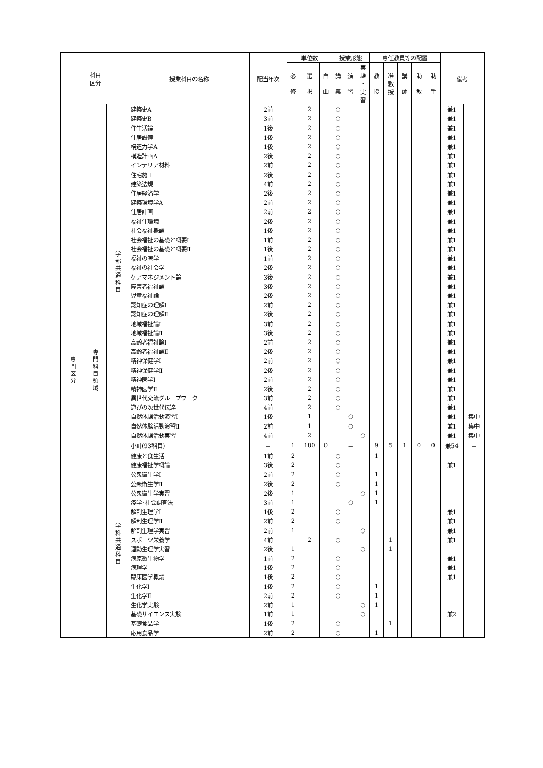| 科目 区分 | | | 授業科目の名称 | 配当年次 | 単位数 | | | 授業形態 | | | 専任教員等の配置 | | | | | 備考 | |
| --- | --- | --- | --- | --- | --- | --- | --- | --- | --- | --- | --- | --- | --- | --- | --- | --- | --- |
| | | | | | 必 修 | 選 択 | 自 由 | 講 義 | 演 習 | 実 験 ・ 実 習 | 教 授 | 准 教 授 | 講 師 | 助 教 | 助 手 | | |
| 専門区分 | 専門科目領域 | 学部共通科目 | 建築史A | 2前 | | 2 | | ○ | | | | | | | | 兼1 | |
| | | | 建築史B | 3前 | | 2 | | ○ | | | | | | | | 兼1 | |
| | | | 住生活論 | 1後 | | 2 | | ○ | | | | | | | | 兼1 | |
| | | | 住居設備 | 1後 | | 2 | | ○ | | | | | | | | 兼1 | |
| | | | 構造力学A | 1後 | | 2 | | ○ | | | | | | | | 兼1 | |
| | | | 構造計画A | 2後 | | 2 | | ○ | | | | | | | | 兼1 | |
| | | | インテリア材料 | 2前 | | 2 | | ○ | | | | | | | | 兼1 | |
| | | | 住宅施工 | 2後 | | 2 | | ○ | | | | | | | | 兼1 | |
| | | | 建築法規 | 4前 | | 2 | | ○ | | | | | | | | 兼1 | |
| | | | 住居経済学 | 2後 | | 2 | | ○ | | | | | | | | 兼1 | |
| | | | 建築環境学A | 2前 | | 2 | | ○ | | | | | | | | 兼1 | |
| | | | 住居計画 | 2前 | | 2 | | ○ | | | | | | | | 兼1 | |
| | | | 福祉住環境 | 2後 | | 2 | | ○ | | | | | | | | 兼1 | |
| | | | 社会福祉概論 | 1後 | | 2 | | ○ | | | | | | | | 兼1 | |
| | | | 社会福祉の基礎と概要Ⅰ | 1前 | | 2 | | ○ | | | | | | | | 兼1 | |
| | | | 社会福祉の基礎と概要Ⅱ | 1後 | | 2 | | ○ | | | | | | | | 兼1 | |
| | | | 福祉の医学 | 1前 | | 2 | | ○ | | | | | | | | 兼1 | |
| | | | 福祉の社会学 | 2後 | | 2 | | ○ | | | | | | | | 兼1 | |
| | | | ケアマネジメント論 | 3後 | | 2 | | ○ | | | | | | | | 兼1 | |
| | | | 障害者福祉論 | 3後 | | 2 | | ○ | | | | | | | | 兼1 | |
| | | | 児童福祉論 | 2後 | | 2 | | ○ | | | | | | | | 兼1 | |
| | | | 認知症の理解Ⅰ | 2前 | | 2 | | ○ | | | | | | | | 兼1 | |
| | | | 認知症の理解Ⅱ | 2後 | | 2 | | ○ | | | | | | | | 兼1 | |
| | | | 地域福祉論Ⅰ | 3前 | | 2 | | ○ | | | | | | | | 兼1 | |
| | | | 地域福祉論Ⅱ | 3後 | | 2 | | ○ | | | | | | | | 兼1 | |
| | | | 高齢者福祉論Ⅰ | 2前 | | 2 | | ○ | | | | | | | | 兼1 | |
| | | | 高齢者福祉論Ⅱ | 2後 | | 2 | | ○ | | | | | | | | 兼1 | |
| | | | 精神保健学Ⅰ | 2前 | | 2 | | ○ | | | | | | | | 兼1 | |
| | | | 精神保健学Ⅱ | 2後 | | 2 | | ○ | | | | | | | | 兼1 | |
| | | | 精神医学Ⅰ | 2前 | | 2 | | ○ | | | | | | | | 兼1 | |
| | | | 精神医学Ⅱ | 2後 | | 2 | | ○ | | | | | | | | 兼1 | |
| | | | 異世代交流グループワーク | 3前 | | 2 | | ○ | | | | | | | | 兼1 | |
| | | | 遊びの次世代伝達 | 4前 | | 2 | | ○ | | | | | | | | 兼1 | |
| | | | 自然体験活動演習Ⅰ | 1後 | | 1 | | | ○ | | | | | | | 兼1 | 集中 |
| | | | 自然体験活動演習Ⅱ | 2前 | | 1 | | | ○ | | | | | | | 兼1 | 集中 |
| | | | 自然体験活動実習 | 4前 | | 2 | | | | ○ | | | | | | 兼1 | 集中 |
| | | | 小計(93科目) | － | 1 | 180 | 0 | － | | | 9 | 5 | 1 | 0 | 0 | 兼54 | － |
| | | 学科共通科目 | 健康と食生活 | 1前 | 2 | | | ○ | | | 1 | | | | | | |
| | | | 健康福祉学概論 | 3後 | 2 | | | ○ | | | | | | | | 兼1 | |
| | | | 公衆衛生学Ⅰ | 2前 | 2 | | | ○ | | | 1 | | | | | | |
| | | | 公衆衛生学Ⅱ | 2後 | 2 | | | ○ | | | 1 | | | | | | |
| | | | 公衆衛生学実習 | 2後 | 1 | | | | | ○ | 1 | | | | | | |
| | | | 疫学･社会調査法 | 3前 | 1 | | | | ○ | | 1 | | | | | | |
| | | | 解剖生理学Ⅰ | 1後 | 2 | | | ○ | | | | | | | | 兼1 | |
| | | | 解剖生理学Ⅱ | 2前 | 2 | | | ○ | | | | | | | | 兼1 | |
| | | | 解剖生理学実習 | 2前 | 1 | | | | | ○ | | | | | | 兼1 | |
| | | | スポーツ栄養学 | 4前 | | 2 | | ○ | | | | 1 | | | | 兼1 | |
| | | | 運動生理学実習 | 2後 | 1 | | | | | ○ | | 1 | | | | | |
| | | | 病原微生物学 | 1前 | 2 | | | ○ | | | | | | | | 兼1 | |
| | | | 病理学 | 1後 | 2 | | | ○ | | | | | | | | 兼1 | |
| | | | 臨床医学概論 | 1後 | 2 | | | ○ | | | | | | | | 兼1 | |
| | | | 生化学Ⅰ | 1後 | 2 | | | ○ | | | 1 | | | | | | |
| | | | 生化学Ⅱ | 2前 | 2 | | | ○ | | | 1 | | | | | | |
| | | | 生化学実験 | 2前 | 1 | | | | | ○ | 1 | | | | | | |
| | | | 基礎サイエンス実験 | 1前 | 1 | | | | | ○ | | | | | | 兼2 | |
| | | | 基礎食品学 | 1後 | 2 | | | ○ | | | | 1 | | | | | |
| | | | 応用食品学 | 2前 | 2 | | | ○ | | | 1 | | | | | | |